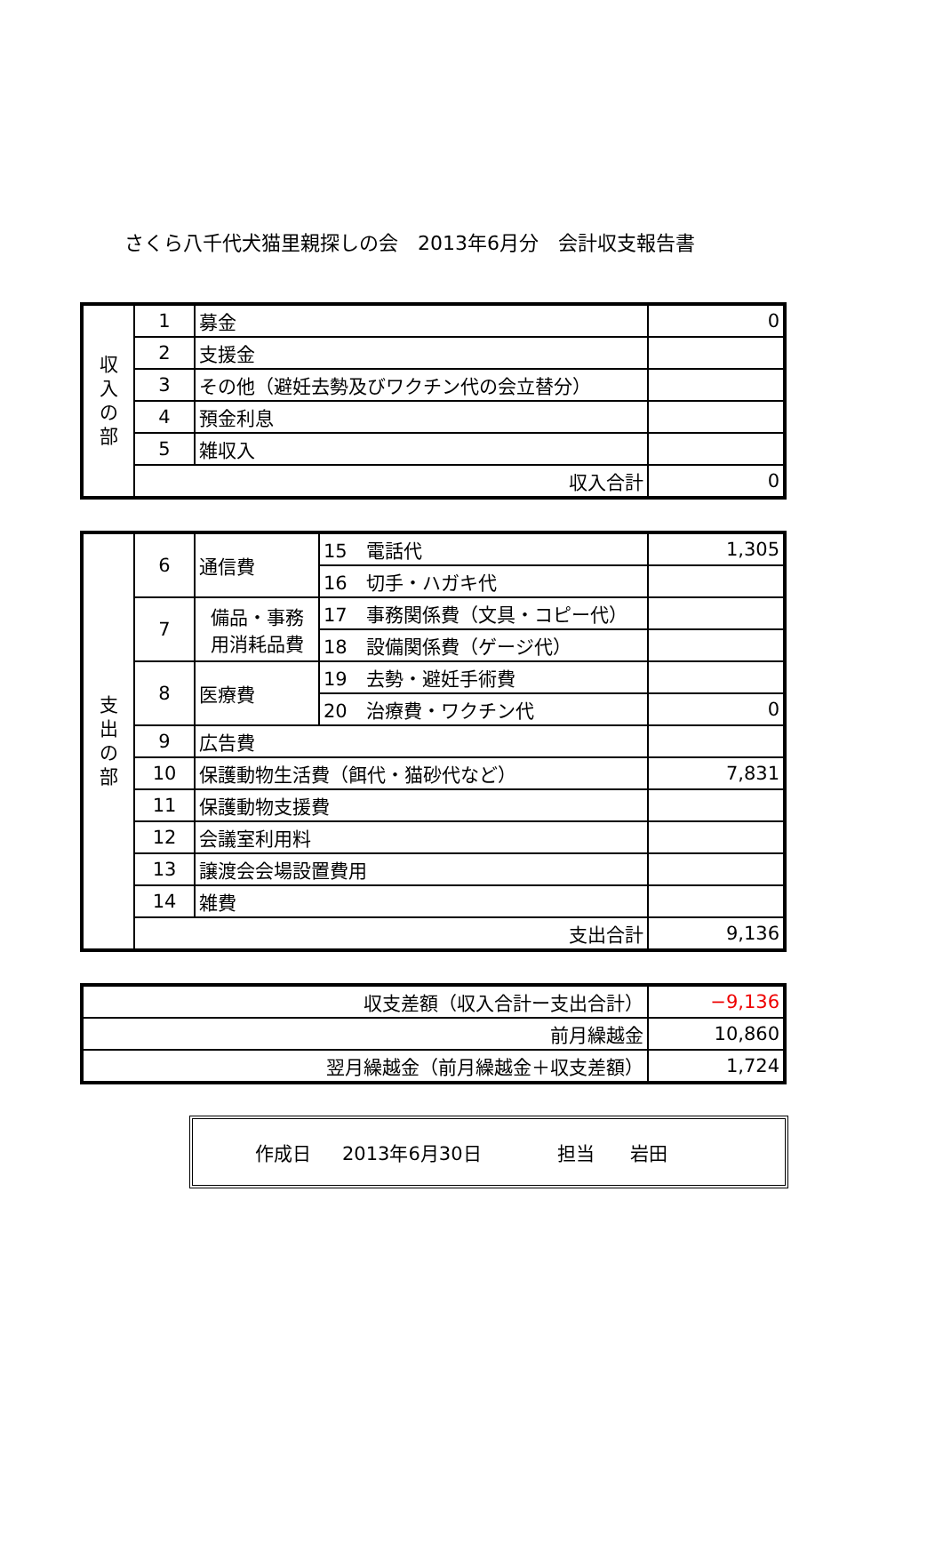さくら八千代犬猫里親探しの会　2013年6月分　会計収支報告書
| 収 入 の 部 | 1 | 募金 | 0 |
| | 2 | 支援金 | |
| | 3 | その他（避妊去勢及びワクチン代の会立替分） | |
| | 4 | 預金利息 | |
| | 5 | 雑収入 | |
| | 収入合計 | | 0 |
| 支 出 の 部 | 6 | 通信費 | 15 電話代 | 1,305 |
| | | | 16 切手・ハガキ代 | |
| | 7 | 備品・事務 用消耗品費 | 17 事務関係費（文具・コピー代） | |
| | | | 18 設備関係費（ゲージ代） | |
| | 8 | 医療費 | 19 去勢・避妊手術費 | |
| | | | 20 治療費・ワクチン代 | 0 |
| | 9 | 広告費 | | |
| | 10 | 保護動物生活費（餌代・猫砂代など） | | 7,831 |
| | 11 | 保護動物支援費 | | |
| | 12 | 会議室利用料 | | |
| | 13 | 譲渡会会場設置費用 | | |
| | 14 | 雑費 | | |
| | 支出合計 | | | 9,136 |
| 収支差額（収入合計ー支出合計） | −9,136 |
| 前月繰越金 | 10,860 |
| 翌月繰越金（前月繰越金＋収支差額） | 1,724 |
作成日 2013年6月30日 担当 岩田